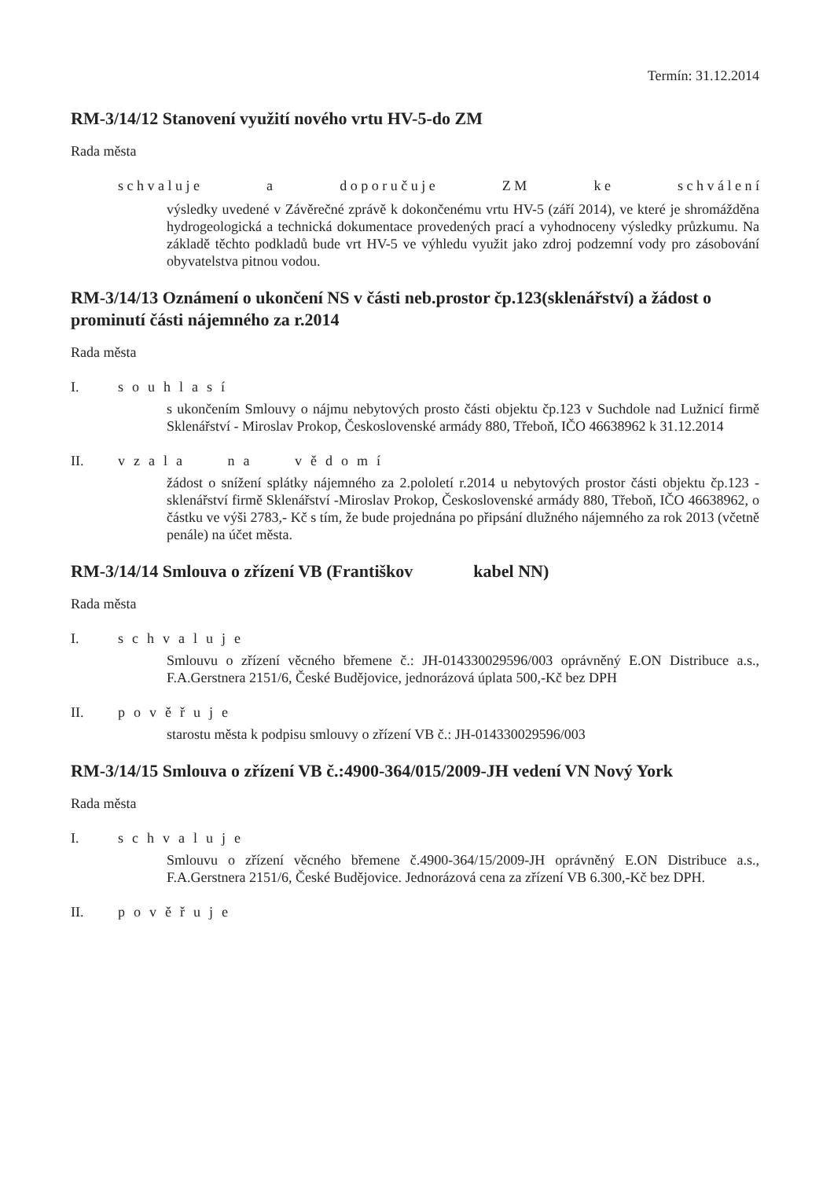Termín: 31.12.2014
RM-3/14/12 Stanovení využití nového vrtu HV-5-do ZM
Rada města
s c h v a l u j e a d o p o r u č u j e Z M k e s c h v á l e n í
výsledky uvedené v Závěrečné zprávě k dokončenému vrtu HV-5 (září 2014), ve které je shromážděna hydrogeologická a technická dokumentace provedených prací a vyhodnoceny výsledky průzkumu. Na základě těchto podkladů bude vrt HV-5 ve výhledu využit jako zdroj podzemní vody pro zásobování obyvatelstva pitnou vodou.
RM-3/14/13 Oznámení o ukončení NS v části neb.prostor čp.123(sklenářství) a žádost o prominutí části nájemného za r.2014
Rada města
I. souhlasí
s ukončením Smlouvy o nájmu nebytových prosto části objektu čp.123 v Suchdole nad Lužnicí firmě Sklenářství - Miroslav Prokop, Československé armády 880, Třeboň, IČO 46638962 k 31.12.2014
II. vzala na vědomí
žádost o snížení splátky nájemného za 2.pololetí r.2014 u nebytových prostor části objektu čp.123 - sklenářství firmě Sklenářství -Miroslav Prokop, Československé armády 880, Třeboň, IČO 46638962, o částku ve výši 2783,- Kč s tím, že bude projednána po připsání dlužného nájemného za rok 2013 (včetně penále) na účet města.
RM-3/14/14 Smlouva o zřízení VB (Františkov kabel NN)
Rada města
I. schvaluje
Smlouvu o zřízení věcného břemene č.: JH-014330029596/003 oprávněný E.ON Distribuce a.s., F.A.Gerstnera 2151/6, České Budějovice, jednorázová úplata 500,-Kč bez DPH
II. pověřuje
starostu města k podpisu smlouvy o zřízení VB č.: JH-014330029596/003
RM-3/14/15 Smlouva o zřízení VB č.:4900-364/015/2009-JH vedení VN Nový York
Rada města
I. schvaluje
Smlouvu o zřízení věcného břemene č.4900-364/15/2009-JH oprávněný E.ON Distribuce a.s., F.A.Gerstnera 2151/6, České Budějovice. Jednorázová cena za zřízení VB 6.300,-Kč bez DPH.
II. pověřuje